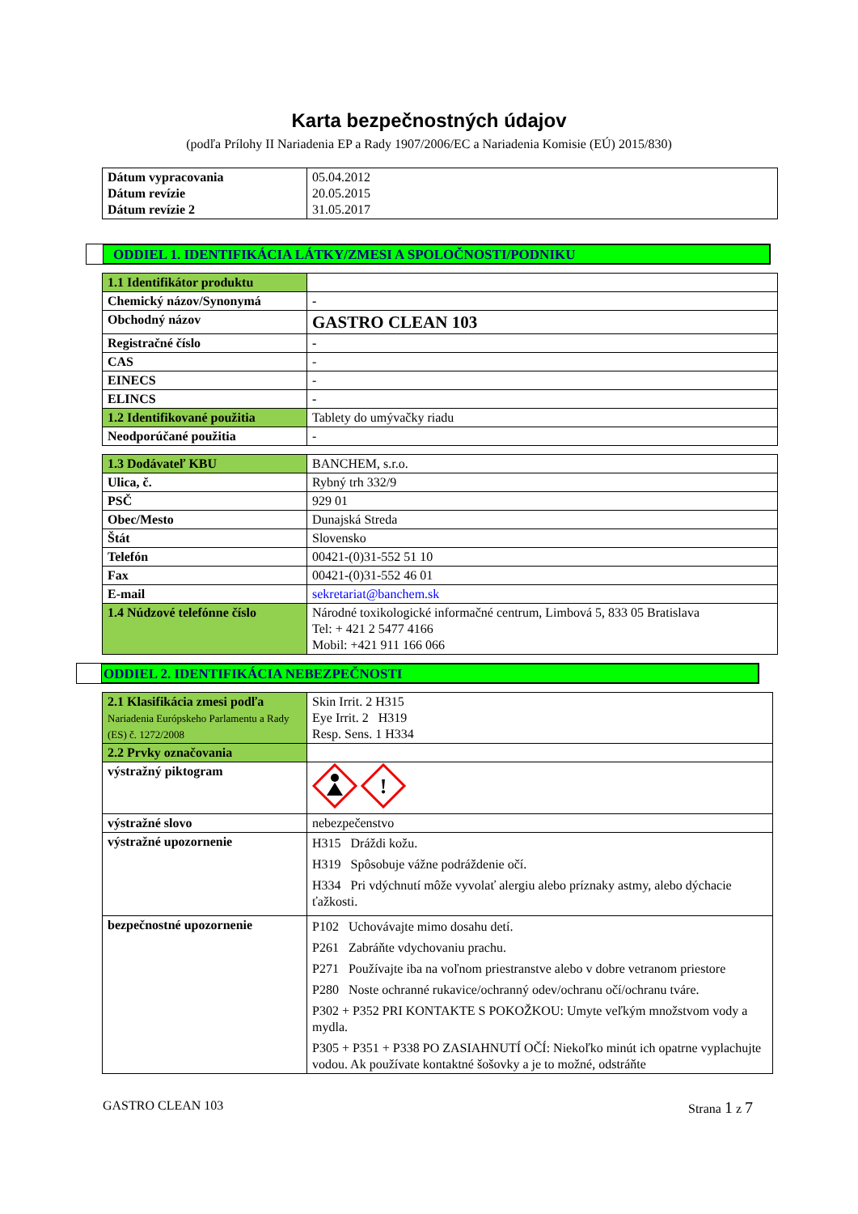Karta bezpečnostných údajov
(podľa Prílohy II Nariadenia EP a Rady 1907/2006/EC a Nariadenia Komisie (EÚ) 2015/830)
| Dátum vypracovania Dátum revízie Dátum revízie 2 | 05.04.2012 20.05.2015 31.05.2017 |
ODDIEL 1. IDENTIFIKÁCIA LÁTKY/ZMESI A SPOLOČNOSTI/PODNIKU
| 1.1 Identifikátor produktu | |
| Chemický názov/Synonymá | - |
| Obchodný názov | GASTRO CLEAN 103 |
| Registračné číslo | - |
| CAS | - |
| EINECS | - |
| ELINCS | - |
| 1.2 Identifikované použitia | Tablety do umývačky riadu |
| Neodporúčané použitia | - |
| 1.3 Dodávateľ KBU | BANCHEM, s.r.o. |
| Ulica, č. | Rybný trh 332/9 |
| PSČ | 929 01 |
| Obec/Mesto | Dunajská Streda |
| Štát | Slovensko |
| Telefón | 00421-(0)31-552 51 10 |
| Fax | 00421-(0)31-552 46 01 |
| E-mail | sekretariat@banchem.sk |
| 1.4 Núdzové telefónne číslo | Národné toxikologické informačné centrum, Limbová 5, 833 05 Bratislava Tel: + 421 2 5477 4166 Mobil: +421 911 166 066 |
ODDIEL 2. IDENTIFIKÁCIA NEBEZPEČNOSTI
| 2.1 Klasifikácia zmesi podľa Nariadenia Európskeho Parlamentu a Rady (ES) č. 1272/2008 | Skin Irrit. 2 H315 Eye Irrit. 2 H319 Resp. Sens. 1 H334 |
| 2.2 Prvky označovania | |
| výstražný piktogram | ! |
| výstražné slovo | nebezpečenstvo |
| výstražné upozornenie | H315 Dráždi kožu. H319 Spôsobuje vážne podráždenie očí. H334 Pri vdýchnutí môže vyvolať alergiu alebo príznaky astmy, alebo dýchacie ťažkosti. |
| bezpečnostné upozornenie | P102 Uchovávajte mimo dosahu detí. P261 Zabráňte vdychovaniu prachu. P271 Používajte iba na voľnom priestranstve alebo v dobre vetranom priestore P280 Noste ochranné rukavice/ochranný odev/ochranu očí/ochranu tváre. P302 + P352 PRI KONTAKTE S POKOŽKOU: Umyte veľkým množstvom vody a mydla. P305 + P351 + P338 PO ZASIAHNUTÍ OČÍ: Niekoľko minút ich opatrne vyplachujte vodou. Ak používate kontaktné šošovky a je to možné, odstráňte |
GASTRO CLEAN 103 Strana 1 z 7